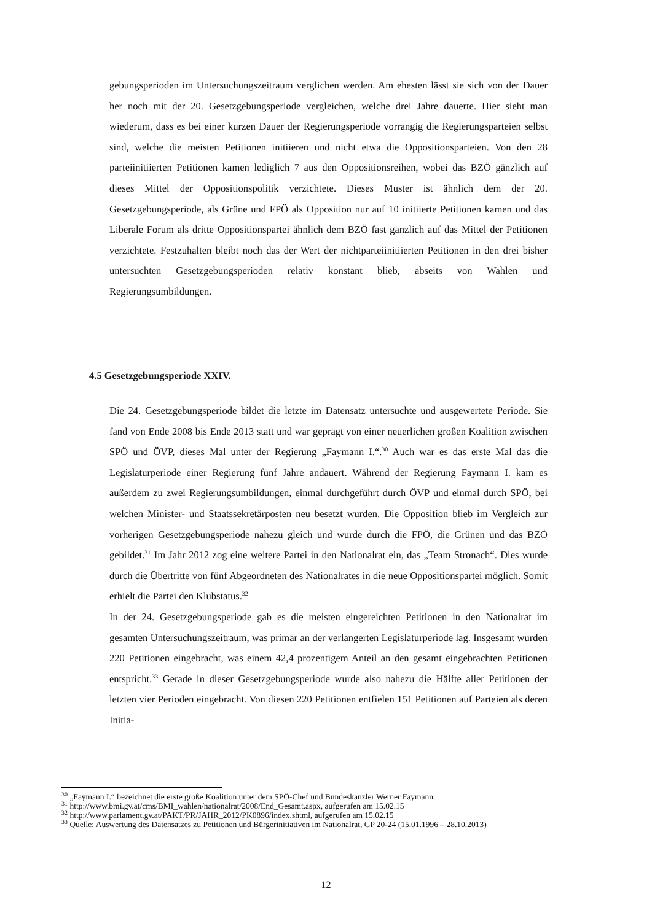gebungsperioden im Untersuchungszeitraum verglichen werden. Am ehesten lässt sie sich von der Dauer her noch mit der 20. Gesetzgebungsperiode vergleichen, welche drei Jahre dauerte. Hier sieht man wiederum, dass es bei einer kurzen Dauer der Regierungsperiode vorrangig die Regierungsparteien selbst sind, welche die meisten Petitionen initiieren und nicht etwa die Oppositionsparteien. Von den 28 parteiinitiierten Petitionen kamen lediglich 7 aus den Oppositionsreihen, wobei das BZÖ gänzlich auf dieses Mittel der Oppositionspolitik verzichtete. Dieses Muster ist ähnlich dem der 20. Gesetzgebungsperiode, als Grüne und FPÖ als Opposition nur auf 10 initiierte Petitionen kamen und das Liberale Forum als dritte Oppositionspartei ähnlich dem BZÖ fast gänzlich auf das Mittel der Petitionen verzichtete. Festzuhalten bleibt noch das der Wert der nichtparteiinitiierten Petitionen in den drei bisher untersuchten Gesetzgebungsperioden relativ konstant blieb, abseits von Wahlen und Regierungsumbildungen.
4.5 Gesetzgebungsperiode XXIV.
Die 24. Gesetzgebungsperiode bildet die letzte im Datensatz untersuchte und ausgewertete Periode. Sie fand von Ende 2008 bis Ende 2013 statt und war geprägt von einer neuerlichen großen Koalition zwischen SPÖ und ÖVP, dieses Mal unter der Regierung „Faymann I.“.<sup>30</sup> Auch war es das erste Mal das die Legislaturperiode einer Regierung fünf Jahre andauert. Während der Regierung Faymann I. kam es außerdem zu zwei Regierungsumbildungen, einmal durchgeführt durch ÖVP und einmal durch SPÖ, bei welchen Minister- und Staatssekretärposten neu besetzt wurden. Die Opposition blieb im Vergleich zur vorherigen Gesetzgebungsperiode nahezu gleich und wurde durch die FPÖ, die Grünen und das BZÖ gebildet.<sup>31</sup> Im Jahr 2012 zog eine weitere Partei in den Nationalrat ein, das „Team Stronach“. Dies wurde durch die Übertritte von fünf Abgeordneten des Nationalrates in die neue Oppositionspartei möglich. Somit erhielt die Partei den Klubstatus.<sup>32</sup>
In der 24. Gesetzgebungsperiode gab es die meisten eingereichten Petitionen in den Nationalrat im gesamten Untersuchungszeitraum, was primär an der verlängerten Legislaturperiode lag. Insgesamt wurden 220 Petitionen eingebracht, was einem 42,4 prozentigem Anteil an den gesamt eingebrachten Petitionen entspricht.<sup>33</sup> Gerade in dieser Gesetzgebungsperiode wurde also nahezu die Hälfte aller Petitionen der letzten vier Perioden eingebracht. Von diesen 220 Petitionen entfielen 151 Petitionen auf Parteien als deren Initia-
<sup>30</sup> „Faymann I.“ bezeichnet die erste große Koalition unter dem SPÖ-Chef und Bundeskanzler Werner Faymann.
<sup>31</sup> http://www.bmi.gv.at/cms/BMI_wahlen/nationalrat/2008/End_Gesamt.aspx, aufgerufen am 15.02.15
<sup>32</sup> http://www.parlament.gv.at/PAKT/PR/JAHR_2012/PK0896/index.shtml, aufgerufen am 15.02.15
<sup>33</sup> Quelle: Auswertung des Datensatzes zu Petitionen und Bürgerinitiativen im Nationalrat, GP 20-24 (15.01.1996 – 28.10.2013)
12